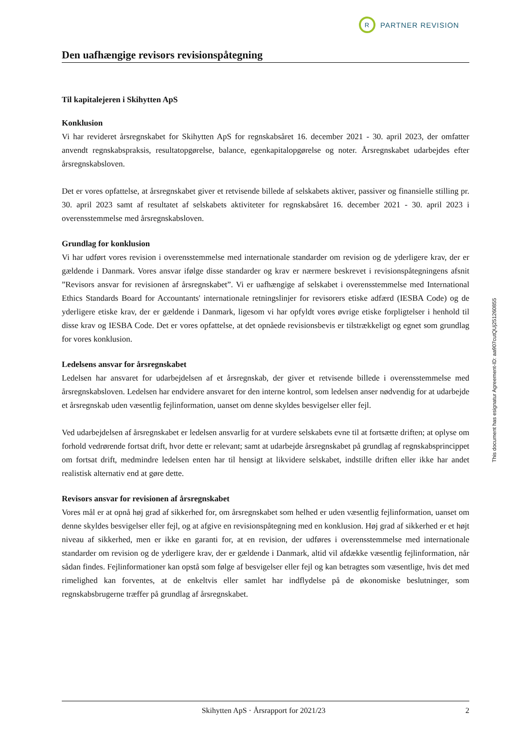R PARTNER REVISION
Den uafhængige revisors revisionspåtegning
Til kapitalejeren i Skihytten ApS
Konklusion
Vi har revideret årsregnskabet for Skihytten ApS for regnskabsåret 16. december 2021 - 30. april 2023, der omfatter anvendt regnskabspraksis, resultatopgørelse, balance, egenkapitalopgørelse og noter. Årsregnskabet udarbejdes efter årsregnskabsloven.
Det er vores opfattelse, at årsregnskabet giver et retvisende billede af selskabets aktiver, passiver og finansielle stilling pr. 30. april 2023 samt af resultatet af selskabets aktiviteter for regnskabsåret 16. december 2021 - 30. april 2023 i overensstemmelse med årsregnskabsloven.
Grundlag for konklusion
Vi har udført vores revision i overensstemmelse med internationale standarder om revision og de yderligere krav, der er gældende i Danmark. Vores ansvar ifølge disse standarder og krav er nærmere beskrevet i revisionspåtegningens afsnit ”Revisors ansvar for revisionen af årsregnskabet”. Vi er uafhængige af selskabet i overensstemmelse med International Ethics Standards Board for Accountants' internationale retningslinjer for revisorers etiske adfærd (IESBA Code) og de yderligere etiske krav, der er gældende i Danmark, ligesom vi har opfyldt vores øvrige etiske forpligtelser i henhold til disse krav og IESBA Code. Det er vores opfattelse, at det opnåede revisionsbevis er tilstrækkeligt og egnet som grundlag for vores konklusion.
Ledelsens ansvar for årsregnskabet
Ledelsen har ansvaret for udarbejdelsen af et årsregnskab, der giver et retvisende billede i overensstemmelse med årsregnskabsloven. Ledelsen har endvidere ansvaret for den interne kontrol, som ledelsen anser nødvendig for at udarbejde et årsregnskab uden væsentlig fejlinformation, uanset om denne skyldes besvigelser eller fejl.
Ved udarbejdelsen af årsregnskabet er ledelsen ansvarlig for at vurdere selskabets evne til at fortsætte driften; at oplyse om forhold vedrørende fortsat drift, hvor dette er relevant; samt at udarbejde årsregnskabet på grundlag af regnskabsprincippet om fortsat drift, medmindre ledelsen enten har til hensigt at likvidere selskabet, indstille driften eller ikke har andet realistisk alternativ end at gøre dette.
Revisors ansvar for revisionen af årsregnskabet
Vores mål er at opnå høj grad af sikkerhed for, om årsregnskabet som helhed er uden væsentlig fejlinformation, uanset om denne skyldes besvigelser eller fejl, og at afgive en revisionspåtegning med en konklusion. Høj grad af sikkerhed er et højt niveau af sikkerhed, men er ikke en garanti for, at en revision, der udføres i overensstemmelse med internationale standarder om revision og de yderligere krav, der er gældende i Danmark, altid vil afdække væsentlig fejlinformation, når sådan findes. Fejlinformationer kan opstå som følge af besvigelser eller fejl og kan betragtes som væsentlige, hvis det med rimelighed kan forventes, at de enkeltvis eller samlet har indflydelse på de økonomiske beslutninger, som regnskabsbrugerne træffer på grundlag af årsregnskabet.
This document has esignatur Agreement-ID: aa907cutQUj251260855
Skihytten ApS · Årsrapport for 2021/23 2